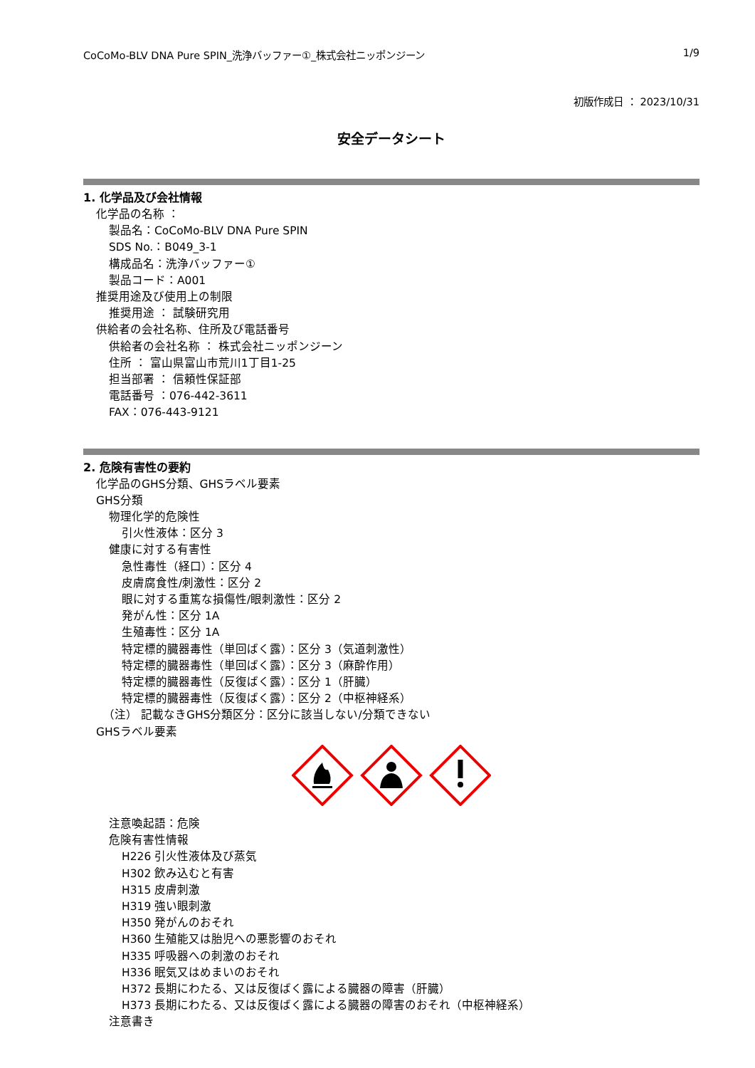CoCoMo-BLV DNA Pure SPIN_洗浄バッファー①_株式会社ニッポンジーン 1/9
初版作成日 ： 2023/10/31
安全データシート
1. 化学品及び会社情報
化学品の名称 ：
製品名：CoCoMo-BLV DNA Pure SPIN
SDS No.：B049_3-1
構成品名：洗浄バッファー①
製品コード：A001
推奨用途及び使用上の制限
推奨用途 ： 試験研究用
供給者の会社名称、住所及び電話番号
供給者の会社名称 ： 株式会社ニッポンジーン
住所 ： 富山県富山市荒川1丁目1-25
担当部署 ： 信頼性保証部
電話番号 ：076-442-3611
FAX：076-443-9121
2. 危険有害性の要約
化学品のGHS分類、GHSラベル要素
GHS分類
物理化学的危険性
引火性液体：区分 3
健康に対する有害性
急性毒性（経口）：区分 4
皮膚腐食性/刺激性：区分 2
眼に対する重篤な損傷性/眼刺激性：区分 2
発がん性：区分 1A
生殖毒性：区分 1A
特定標的臓器毒性（単回ばく露）：区分 3（気道刺激性）
特定標的臓器毒性（単回ばく露）：区分 3（麻酔作用）
特定標的臓器毒性（反復ばく露）：区分 1（肝臓）
特定標的臓器毒性（反復ばく露）：区分 2（中枢神経系）
（注） 記載なきGHS分類区分：区分に該当しない/分類できない
GHSラベル要素
注意喚起語：危険
危険有害性情報
H226 引火性液体及び蒸気
H302 飲み込むと有害
H315 皮膚刺激
H319 強い眼刺激
H350 発がんのおそれ
H360 生殖能又は胎児への悪影響のおそれ
H335 呼吸器への刺激のおそれ
H336 眠気又はめまいのおそれ
H372 長期にわたる、又は反復ばく露による臓器の障害（肝臓）
H373 長期にわたる、又は反復ばく露による臓器の障害のおそれ（中枢神経系）
注意書き